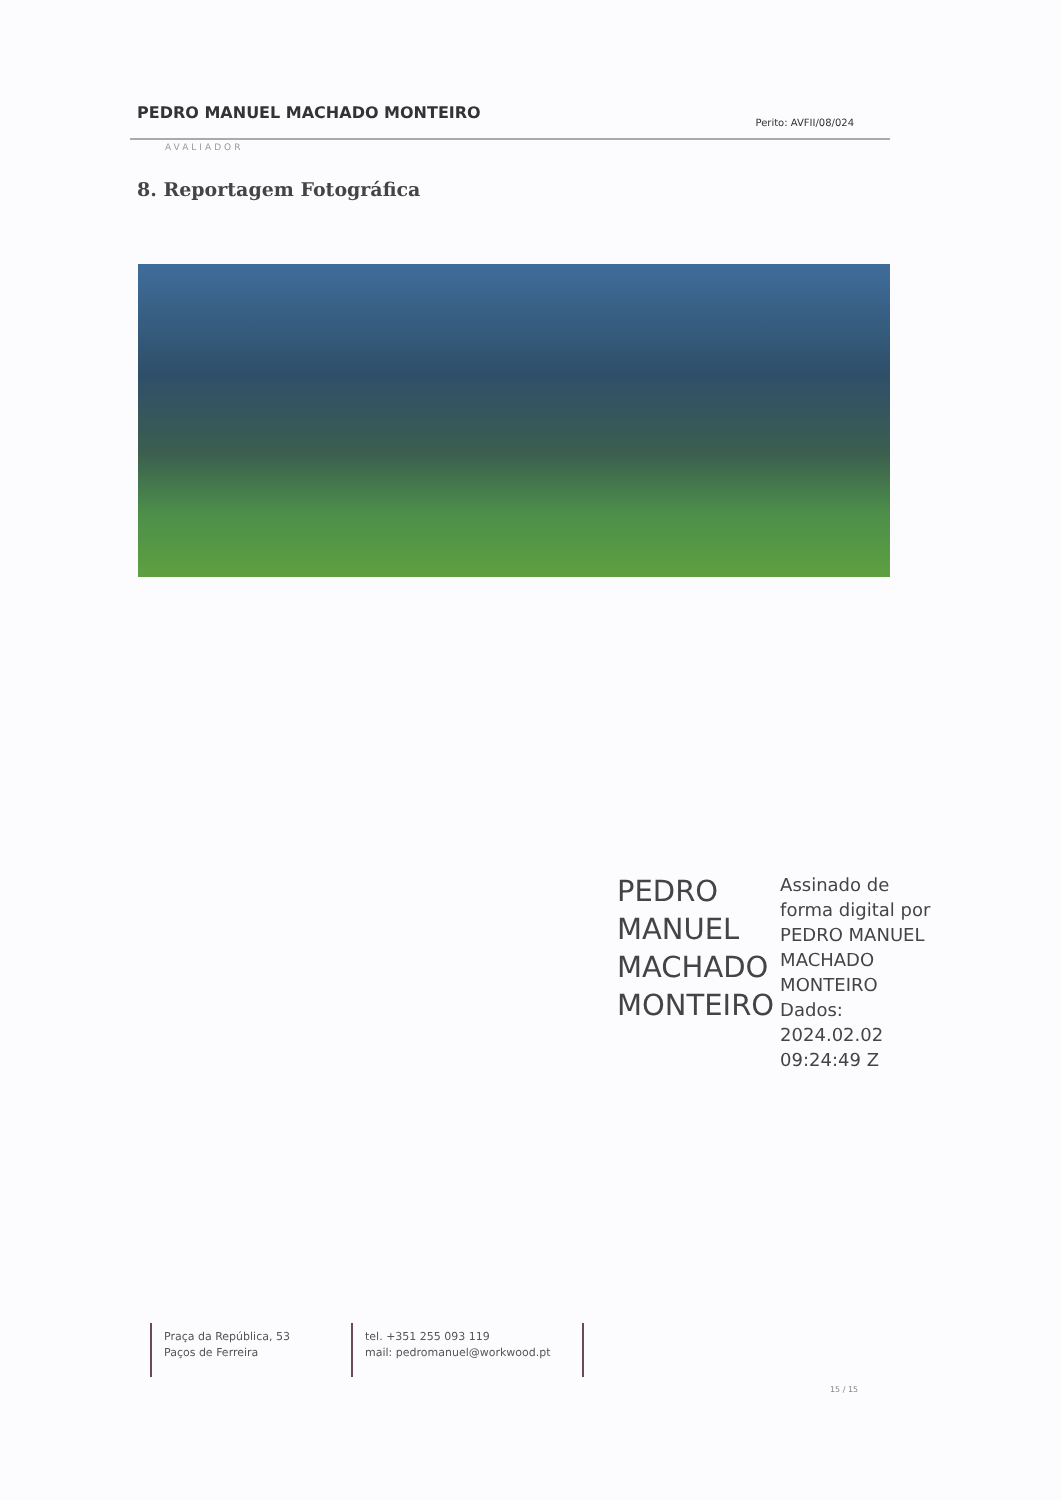PEDRO MANUEL MACHADO MONTEIRO Perito: AVFII/08/024
AVALIADOR
8. Reportagem Fotográfica
PEDRO
MANUEL
MACHADO
MONTEIRO
Assinado de
forma digital por
PEDRO MANUEL
MACHADO
MONTEIRO
Dados:
2024.02.02
09:24:49 Z
Praça da República, 53
Paços de Ferreira
tel. +351 255 093 119
mail: pedromanuel@workwood.pt
15 / 15